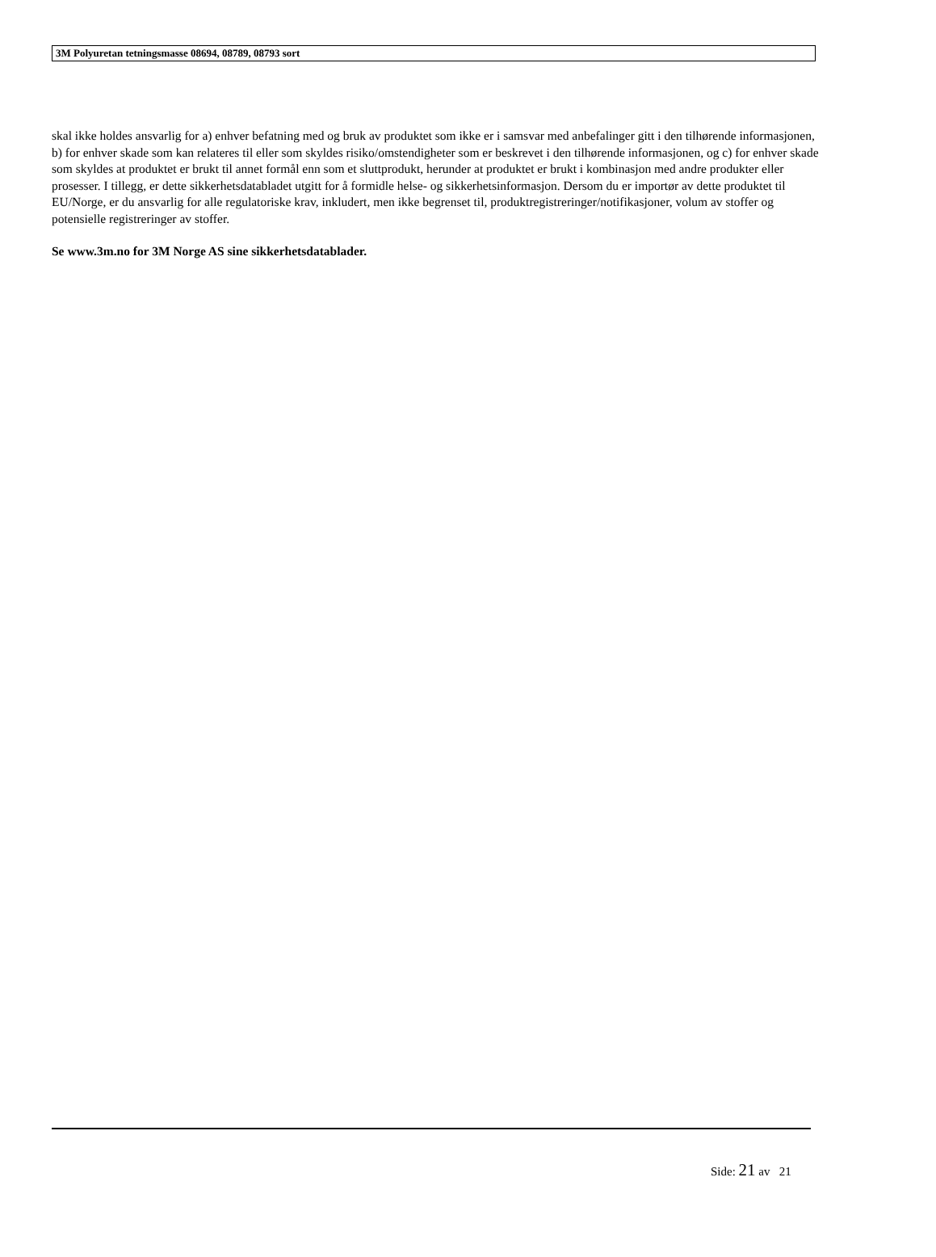3M Polyuretan tetningsmasse 08694, 08789, 08793 sort
skal ikke holdes ansvarlig for a) enhver befatning med og bruk av produktet som ikke er i samsvar med anbefalinger gitt i den tilhørende informasjonen, b) for enhver skade som kan relateres til eller som skyldes risiko/omstendigheter som er beskrevet i den tilhørende informasjonen, og c) for enhver skade som skyldes at produktet er brukt til annet formål enn som et sluttprodukt, herunder at produktet er brukt i kombinasjon med andre produkter eller prosesser. I tillegg, er dette sikkerhetsdatabladet utgitt for å formidle helse- og sikkerhetsinformasjon. Dersom du er importør av dette produktet til EU/Norge, er du ansvarlig for alle regulatoriske krav, inkludert, men ikke begrenset til, produktregistreringer/notifikasjoner, volum av stoffer og potensielle registreringer av stoffer.
Se www.3m.no for 3M Norge AS sine sikkerhetsdatablader.
Side: 21 av 21